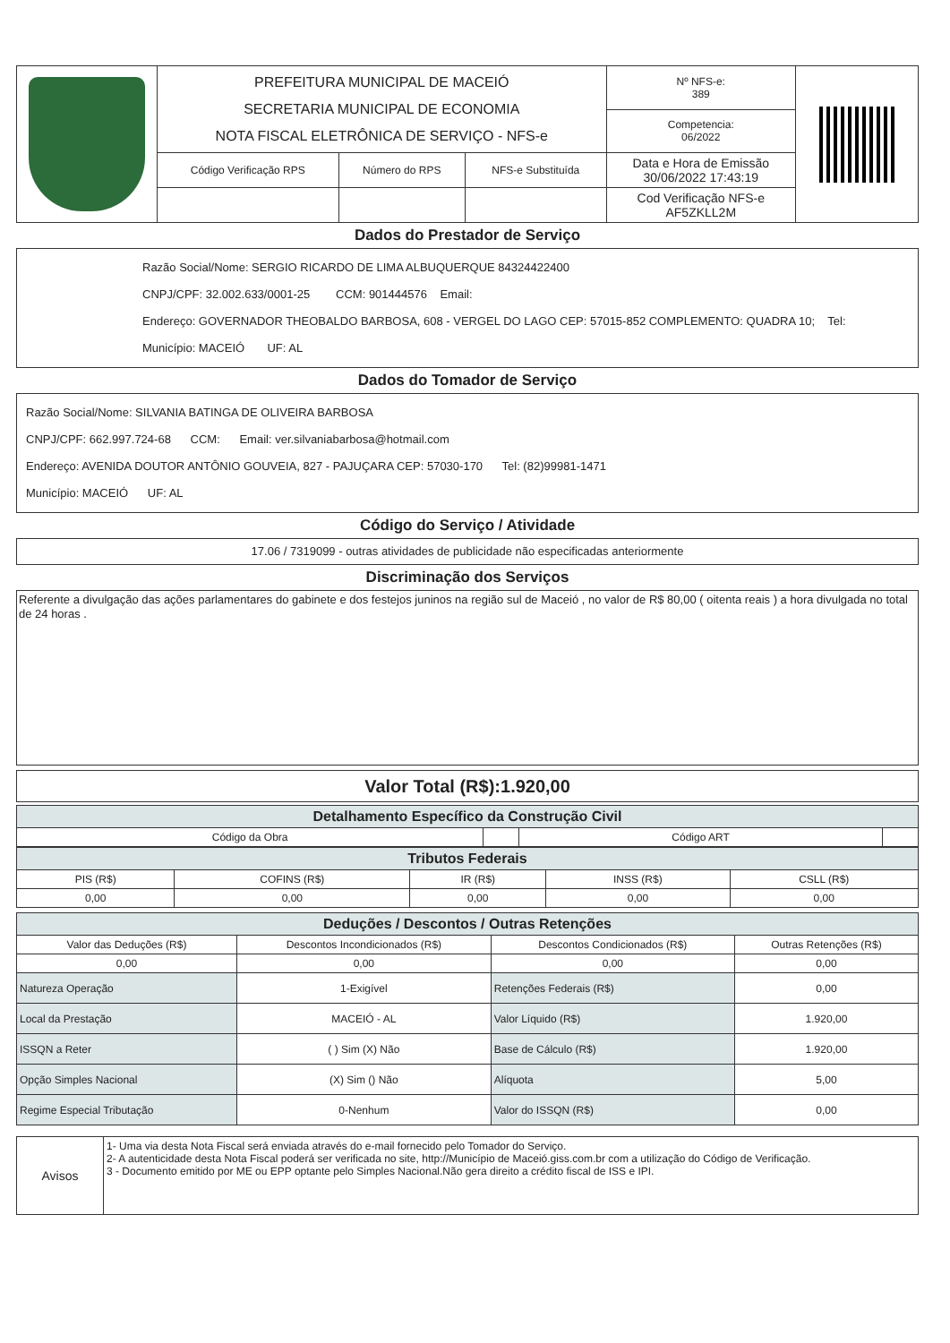| | PREFEITURA MUNICIPAL DE MACEIÓ SECRETARIA MUNICIPAL DE ECONOMIA NOTA FISCAL ELETRÔNICA DE SERVIÇO - NFS-e | | | Nº NFS-e: 389 | |
| | | | | Competencia: 06/2022 | |
| | Código Verificação RPS | Número do RPS | NFS-e Substituída | Data e Hora de Emissão 30/06/2022 17:43:19 | |
| | | | | Cod Verificação NFS-e AF5ZKLL2M | |
Dados do Prestador de Serviço
Razão Social/Nome: SERGIO RICARDO DE LIMA ALBUQUERQUE 84324422400
CNPJ/CPF: 32.002.633/0001-25 CCM: 901444576 Email:
Endereço: GOVERNADOR THEOBALDO BARBOSA, 608 - VERGEL DO LAGO CEP: 57015-852 COMPLEMENTO: QUADRA 10; Tel:
Município: MACEIÓ UF: AL
Dados do Tomador de Serviço
Razão Social/Nome: SILVANIA BATINGA DE OLIVEIRA BARBOSA
CNPJ/CPF: 662.997.724-68 CCM: Email: ver.silvaniabarbosa@hotmail.com
Endereço: AVENIDA DOUTOR ANTÔNIO GOUVEIA, 827 - PAJUÇARA CEP: 57030-170 Tel: (82)99981-1471
Município: MACEIÓ UF: AL
Código do Serviço / Atividade
17.06 / 7319099 - outras atividades de publicidade não especificadas anteriormente
Discriminação dos Serviços
Referente a divulgação das ações parlamentares do gabinete e dos festejos juninos na região sul de Maceió , no valor de R$ 80,00 ( oitenta reais ) a hora divulgada no total de 24 horas .
Valor Total (R$):1.920,00
| Detalhamento Específico da Construção Civil | | | |
| --- | --- | --- | --- |
| Código da Obra | | Código ART | |
| Tributos Federais | | | | |
| --- | --- | --- | --- | --- |
| PIS (R$) | COFINS (R$) | IR (R$) | INSS (R$) | CSLL (R$) |
| 0,00 | 0,00 | 0,00 | 0,00 | 0,00 |
| Deduções / Descontos / Outras Retenções | | | |
| --- | --- | --- | --- |
| Valor das Deduções (R$) | Descontos Incondicionados (R$) | Descontos Condicionados (R$) | Outras Retenções (R$) |
| 0,00 | 0,00 | 0,00 | 0,00 |
| Natureza Operação | 1-Exigível | Retenções Federais (R$) | 0,00 |
| Local da Prestação | MACEIÓ - AL | Valor Líquido (R$) | 1.920,00 |
| ISSQN a Reter | ( ) Sim (X) Não | Base de Cálculo (R$) | 1.920,00 |
| Opção Simples Nacional | (X) Sim () Não | Alíquota | 5,00 |
| Regime Especial Tributação | 0-Nenhum | Valor do ISSQN (R$) | 0,00 |
| Avisos | 1- Uma via desta Nota Fiscal será enviada através do e-mail fornecido pelo Tomador do Serviço. 2- A autenticidade desta Nota Fiscal poderá ser verificada no site, http://Município de Maceió.giss.com.br com a utilização do Código de Verificação. 3 - Documento emitido por ME ou EPP optante pelo Simples Nacional.Não gera direito a crédito fiscal de ISS e IPI. |